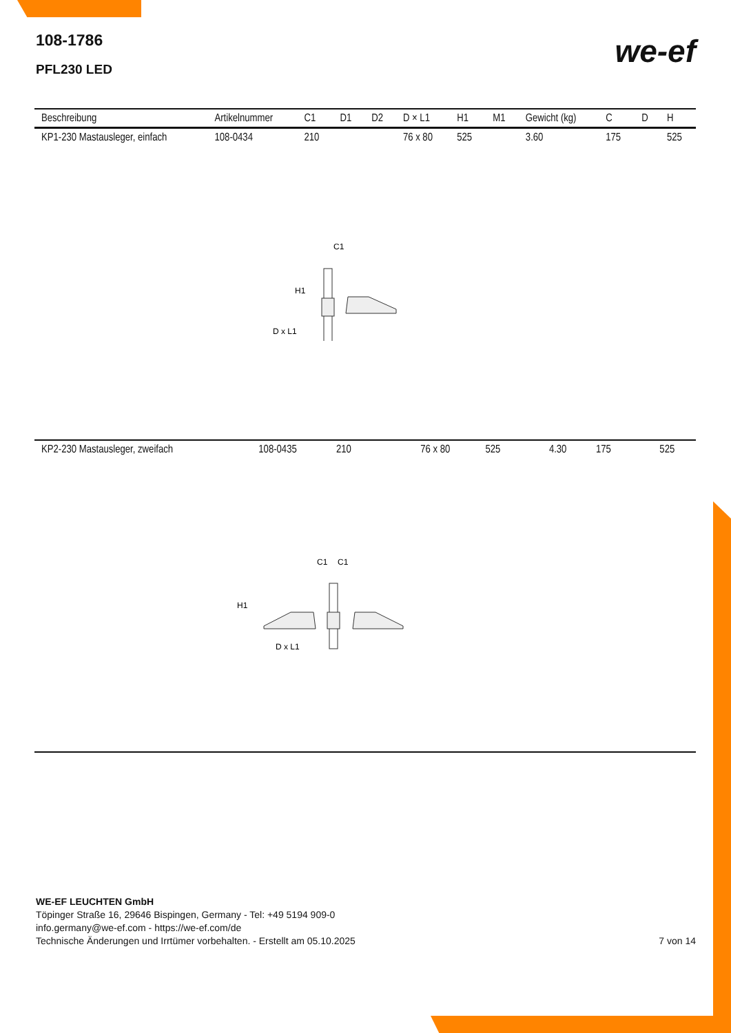108-1786
PFL230 LED
we-ef
| Beschreibung | Artikelnummer | C1 | D1 | D2 | D × L1 | H1 | M1 | Gewicht (kg) | C | D | H |
| --- | --- | --- | --- | --- | --- | --- | --- | --- | --- | --- | --- |
| KP1-230 Mastausleger, einfach | 108-0434 | 210 | | | 76 x 80 | 525 | | 3.60 | 175 | | 525 |
C1
H1
D x L1
| KP2-230 Mastausleger, zweifach | 108-0435 | 210 | | | 76 x 80 | 525 | | 4.30 | 175 | | 525 |
C1
C1
H1
D x L1
WE-EF LEUCHTEN GmbH
Töpinger Straße 16, 29646 Bispingen, Germany - Tel: +49 5194 909-0
info.germany@we-ef.com - https://we-ef.com/de
Technische Änderungen und Irrtümer vorbehalten. - Erstellt am 05.10.2025 7 von 14